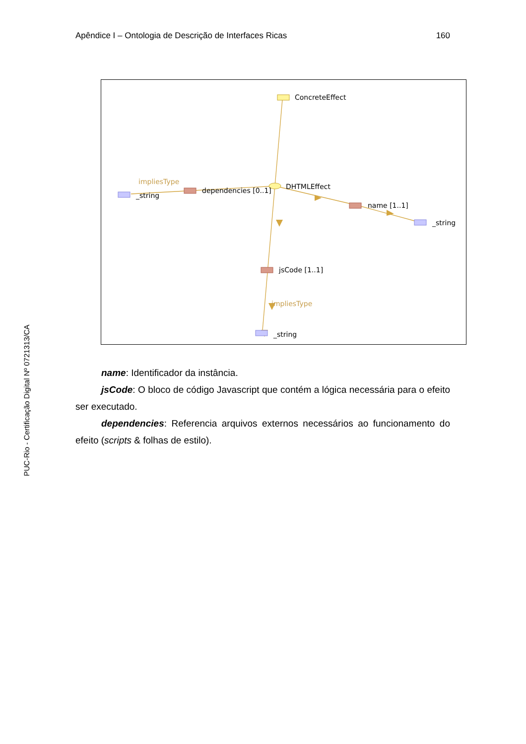Apêndice I – Ontologia de Descrição de Interfaces Ricas 160
PUC-Rio - Certificação Digital Nº 0721313/CA
ConcreteEffect
DHTMLEffect
impliesType
_string
dependencies [0..1]
name [1..1]
_string
jsCode [1..1]
impliesType
_string
name: Identificador da instância.
jsCode: O bloco de código Javascript que contém a lógica necessária para o efeito ser executado.
dependencies: Referencia arquivos externos necessários ao funcionamento do efeito (scripts & folhas de estilo).